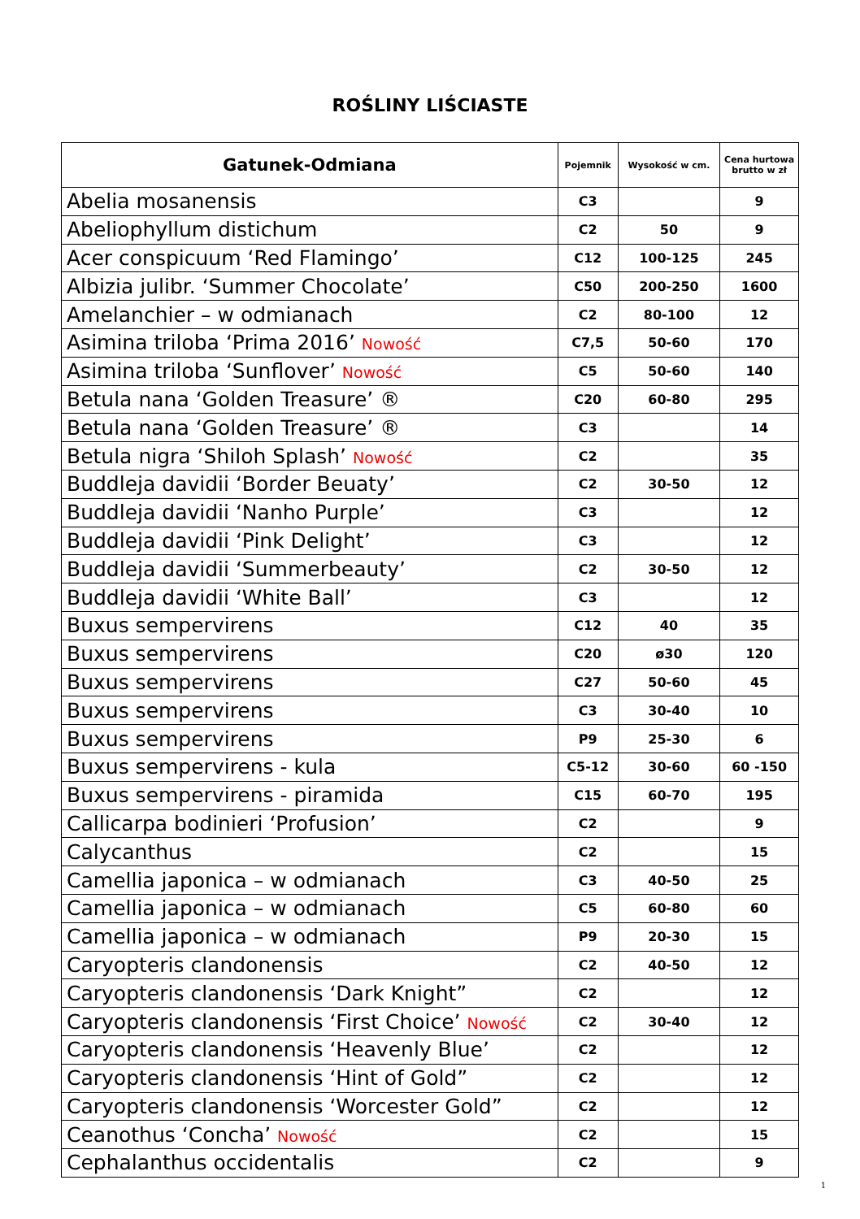ROŚLINY LIŚCIASTE
| Gatunek-Odmiana | Pojemnik | Wysokość w cm. | Cena hurtowa brutto w zł |
| --- | --- | --- | --- |
| Abelia mosanensis | C3 | | 9 |
| Abeliophyllum distichum | C2 | 50 | 9 |
| Acer conspicuum ‘Red Flamingo’ | C12 | 100-125 | 245 |
| Albizia julibr. ‘Summer Chocolate’ | C50 | 200-250 | 1600 |
| Amelanchier – w odmianach | C2 | 80-100 | 12 |
| Asimina triloba ‘Prima 2016’ Nowość | C7,5 | 50-60 | 170 |
| Asimina triloba ‘Sunflover’ Nowość | C5 | 50-60 | 140 |
| Betula nana ‘Golden Treasure’ ® | C20 | 60-80 | 295 |
| Betula nana ‘Golden Treasure’ ® | C3 | | 14 |
| Betula nigra ‘Shiloh Splash’ Nowość | C2 | | 35 |
| Buddleja davidii ‘Border Beuaty’ | C2 | 30-50 | 12 |
| Buddleja davidii ‘Nanho Purple’ | C3 | | 12 |
| Buddleja davidii ‘Pink Delight’ | C3 | | 12 |
| Buddleja davidii ‘Summerbeauty’ | C2 | 30-50 | 12 |
| Buddleja davidii ‘White Ball’ | C3 | | 12 |
| Buxus sempervirens | C12 | 40 | 35 |
| Buxus sempervirens | C20 | ø30 | 120 |
| Buxus sempervirens | C27 | 50-60 | 45 |
| Buxus sempervirens | C3 | 30-40 | 10 |
| Buxus sempervirens | P9 | 25-30 | 6 |
| Buxus sempervirens - kula | C5-12 | 30-60 | 60 -150 |
| Buxus sempervirens - piramida | C15 | 60-70 | 195 |
| Callicarpa bodinieri ‘Profusion’ | C2 | | 9 |
| Calycanthus | C2 | | 15 |
| Camellia japonica – w odmianach | C3 | 40-50 | 25 |
| Camellia japonica – w odmianach | C5 | 60-80 | 60 |
| Camellia japonica – w odmianach | P9 | 20-30 | 15 |
| Caryopteris clandonensis | C2 | 40-50 | 12 |
| Caryopteris clandonensis ‘Dark Knight” | C2 | | 12 |
| Caryopteris clandonensis ‘First Choice’ Nowość | C2 | 30-40 | 12 |
| Caryopteris clandonensis ‘Heavenly Blue’ | C2 | | 12 |
| Caryopteris clandonensis ‘Hint of Gold” | C2 | | 12 |
| Caryopteris clandonensis ‘Worcester Gold” | C2 | | 12 |
| Ceanothus ‘Concha’ Nowość | C2 | | 15 |
| Cephalanthus occidentalis | C2 | | 9 |
1